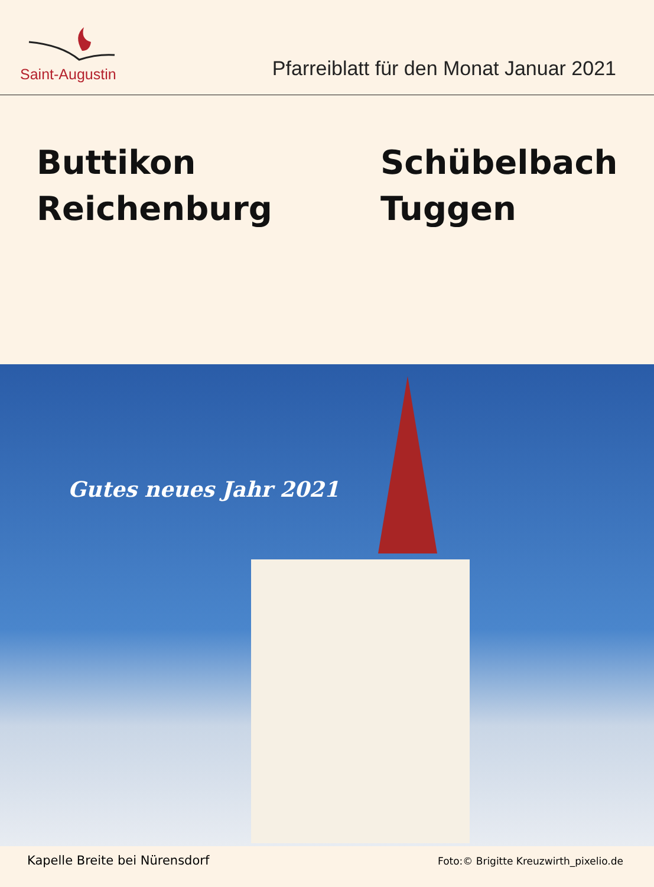Saint-Augustin
Pfarreiblatt für den Monat Januar 2021
Buttikon
Reichenburg
Schübelbach
Tuggen
Gutes neues Jahr 2021
Kapelle Breite bei Nürensdorf Foto:© Brigitte Kreuzwirth_pixelio.de